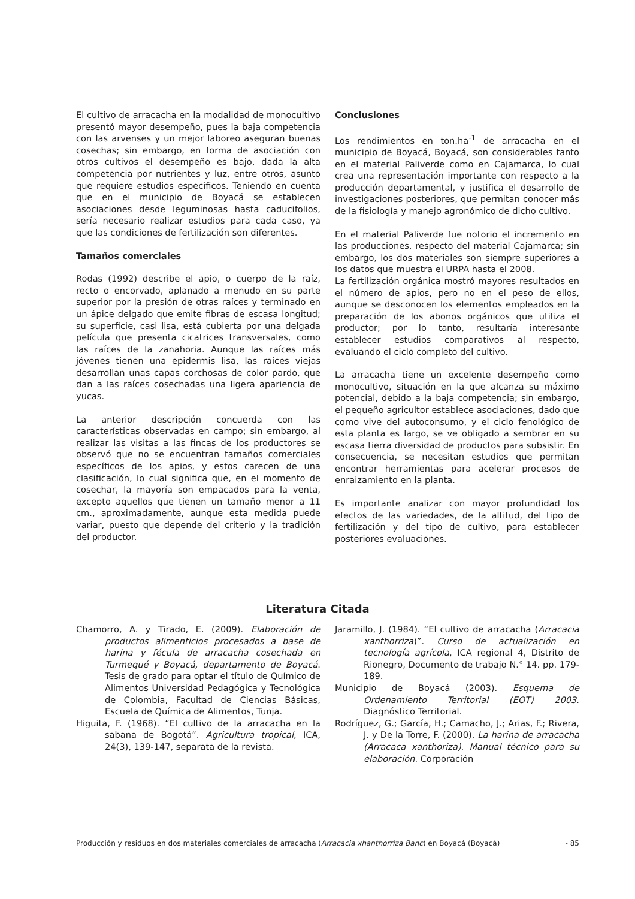El cultivo de arracacha en la modalidad de monocultivo presentó mayor desempeño, pues la baja competencia con las arvenses y un mejor laboreo aseguran buenas cosechas; sin embargo, en forma de asociación con otros cultivos el desempeño es bajo, dada la alta competencia por nutrientes y luz, entre otros, asunto que requiere estudios específicos. Teniendo en cuenta que en el municipio de Boyacá se establecen asociaciones desde leguminosas hasta caducifolios, sería necesario realizar estudios para cada caso, ya que las condiciones de fertilización son diferentes.
Tamaños comerciales
Rodas (1992) describe el apio, o cuerpo de la raíz, recto o encorvado, aplanado a menudo en su parte superior por la presión de otras raíces y terminado en un ápice delgado que emite fibras de escasa longitud; su superficie, casi lisa, está cubierta por una delgada película que presenta cicatrices transversales, como las raíces de la zanahoria. Aunque las raíces más jóvenes tienen una epidermis lisa, las raíces viejas desarrollan unas capas corchosas de color pardo, que dan a las raíces cosechadas una ligera apariencia de yucas.
La anterior descripción concuerda con las características observadas en campo; sin embargo, al realizar las visitas a las fincas de los productores se observó que no se encuentran tamaños comerciales específicos de los apios, y estos carecen de una clasificación, lo cual significa que, en el momento de cosechar, la mayoría son empacados para la venta, excepto aquellos que tienen un tamaño menor a 11 cm., aproximadamente, aunque esta medida puede variar, puesto que depende del criterio y la tradición del productor.
Conclusiones
Los rendimientos en ton.ha<sup>-1</sup> de arracacha en el municipio de Boyacá, Boyacá, son considerables tanto en el material Paliverde como en Cajamarca, lo cual crea una representación importante con respecto a la producción departamental, y justifica el desarrollo de investigaciones posteriores, que permitan conocer más de la fisiología y manejo agronómico de dicho cultivo.
En el material Paliverde fue notorio el incremento en las producciones, respecto del material Cajamarca; sin embargo, los dos materiales son siempre superiores a los datos que muestra el URPA hasta el 2008.
La fertilización orgánica mostró mayores resultados en el número de apios, pero no en el peso de ellos, aunque se desconocen los elementos empleados en la preparación de los abonos orgánicos que utiliza el productor; por lo tanto, resultaría interesante establecer estudios comparativos al respecto, evaluando el ciclo completo del cultivo.
La arracacha tiene un excelente desempeño como monocultivo, situación en la que alcanza su máximo potencial, debido a la baja competencia; sin embargo, el pequeño agricultor establece asociaciones, dado que como vive del autoconsumo, y el ciclo fenológico de esta planta es largo, se ve obligado a sembrar en su escasa tierra diversidad de productos para subsistir. En consecuencia, se necesitan estudios que permitan encontrar herramientas para acelerar procesos de enraizamiento en la planta.
Es importante analizar con mayor profundidad los efectos de las variedades, de la altitud, del tipo de fertilización y del tipo de cultivo, para establecer posteriores evaluaciones.
Literatura Citada
Chamorro, A. y Tirado, E. (2009). Elaboración de productos alimenticios procesados a base de harina y fécula de arracacha cosechada en Turmequé y Boyacá, departamento de Boyacá. Tesis de grado para optar el título de Químico de Alimentos Universidad Pedagógica y Tecnológica de Colombia, Facultad de Ciencias Básicas, Escuela de Química de Alimentos, Tunja.
Higuita, F. (1968). “El cultivo de la arracacha en la sabana de Bogotá”. Agricultura tropical, ICA, 24(3), 139-147, separata de la revista.
Jaramillo, J. (1984). “El cultivo de arracacha (Arracacia xanthorriza)”. Curso de actualización en tecnología agrícola, ICA regional 4, Distrito de Rionegro, Documento de trabajo N.° 14. pp. 179-189.
Municipio de Boyacá (2003). Esquema de Ordenamiento Territorial (EOT) 2003. Diagnóstico Territorial.
Rodríguez, G.; García, H.; Camacho, J.; Arias, F.; Rivera, J. y De la Torre, F. (2000). La harina de arracacha (Arracaca xanthoriza). Manual técnico para su elaboración. Corporación
Producción y residuos en dos materiales comerciales de arracacha (Arracacia xhanthorriza Banc) en Boyacá (Boyacá) - 85